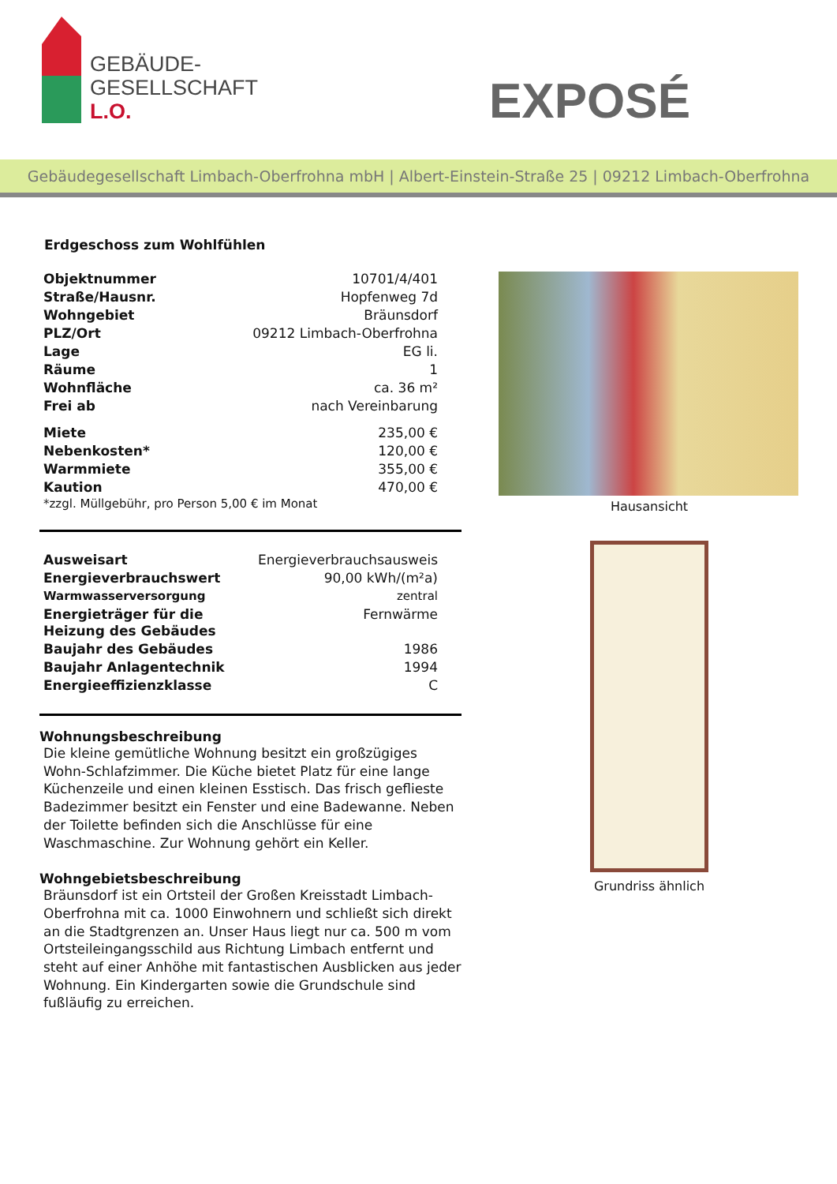GEBÄUDE-
GESELLSCHAFT
L.O.
EXPOSÉ
Gebäudegesellschaft Limbach-Oberfrohna mbH | Albert-Einstein-Straße 25 | 09212 Limbach-Oberfrohna
Erdgeschoss zum Wohlfühlen
| Objektnummer | 10701/4/401 |
| Straße/Hausnr. | Hopfenweg 7d |
| Wohngebiet | Bräunsdorf |
| PLZ/Ort | 09212 Limbach-Oberfrohna |
| Lage | EG li. |
| Räume | 1 |
| Wohnfläche | ca. 36 m² |
| Frei ab | nach Vereinbarung |
| Miete | 235,00 € |
| Nebenkosten* | 120,00 € |
| Warmmiete | 355,00 € |
| Kaution | 470,00 € |
*zzgl. Müllgebühr, pro Person 5,00 € im Monat
| Ausweisart | Energieverbrauchsausweis |
| Energieverbrauchswert | 90,00 kWh/(m²a) |
| Warmwasserversorgung | zentral |
| Energieträger für die Heizung des Gebäudes | Fernwärme |
| Baujahr des Gebäudes | 1986 |
| Baujahr Anlagentechnik | 1994 |
| Energieeffizienzklasse | C |
Wohnungsbeschreibung
Die kleine gemütliche Wohnung besitzt ein großzügiges Wohn-Schlafzimmer. Die Küche bietet Platz für eine lange Küchenzeile und einen kleinen Esstisch. Das frisch geflieste Badezimmer besitzt ein Fenster und eine Badewanne. Neben der Toilette befinden sich die Anschlüsse für eine Waschmaschine. Zur Wohnung gehört ein Keller.
Wohngebietsbeschreibung
Bräunsdorf ist ein Ortsteil der Großen Kreisstadt Limbach-Oberfrohna mit ca. 1000 Einwohnern und schließt sich direkt an die Stadtgrenzen an. Unser Haus liegt nur ca. 500 m vom Ortsteileingangsschild aus Richtung Limbach entfernt und steht auf einer Anhöhe mit fantastischen Ausblicken aus jeder Wohnung. Ein Kindergarten sowie die Grundschule sind fußläufig zu erreichen.
Hausansicht
Grundriss ähnlich